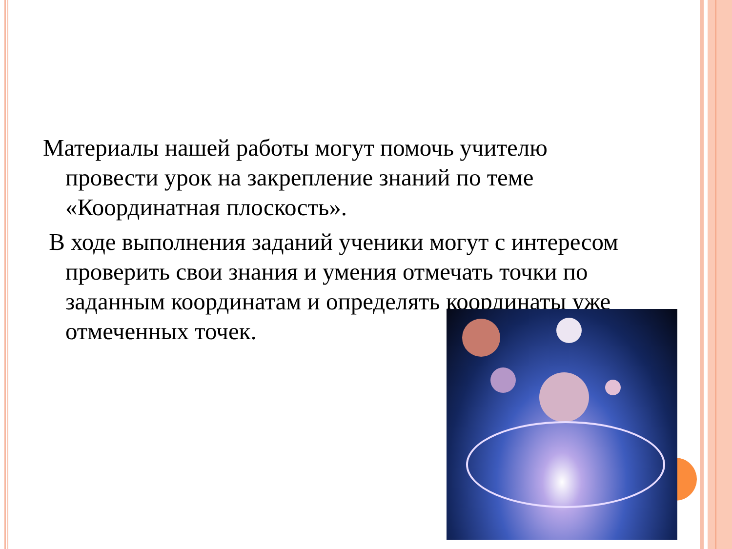Материалы нашей работы могут помочь учителю провести урок на закрепление знаний по теме «Координатная плоскость».
В ходе выполнения заданий ученики могут с интересом проверить свои знания и умения отмечать точки по заданным координатам и определять координаты уже отмеченных точек.